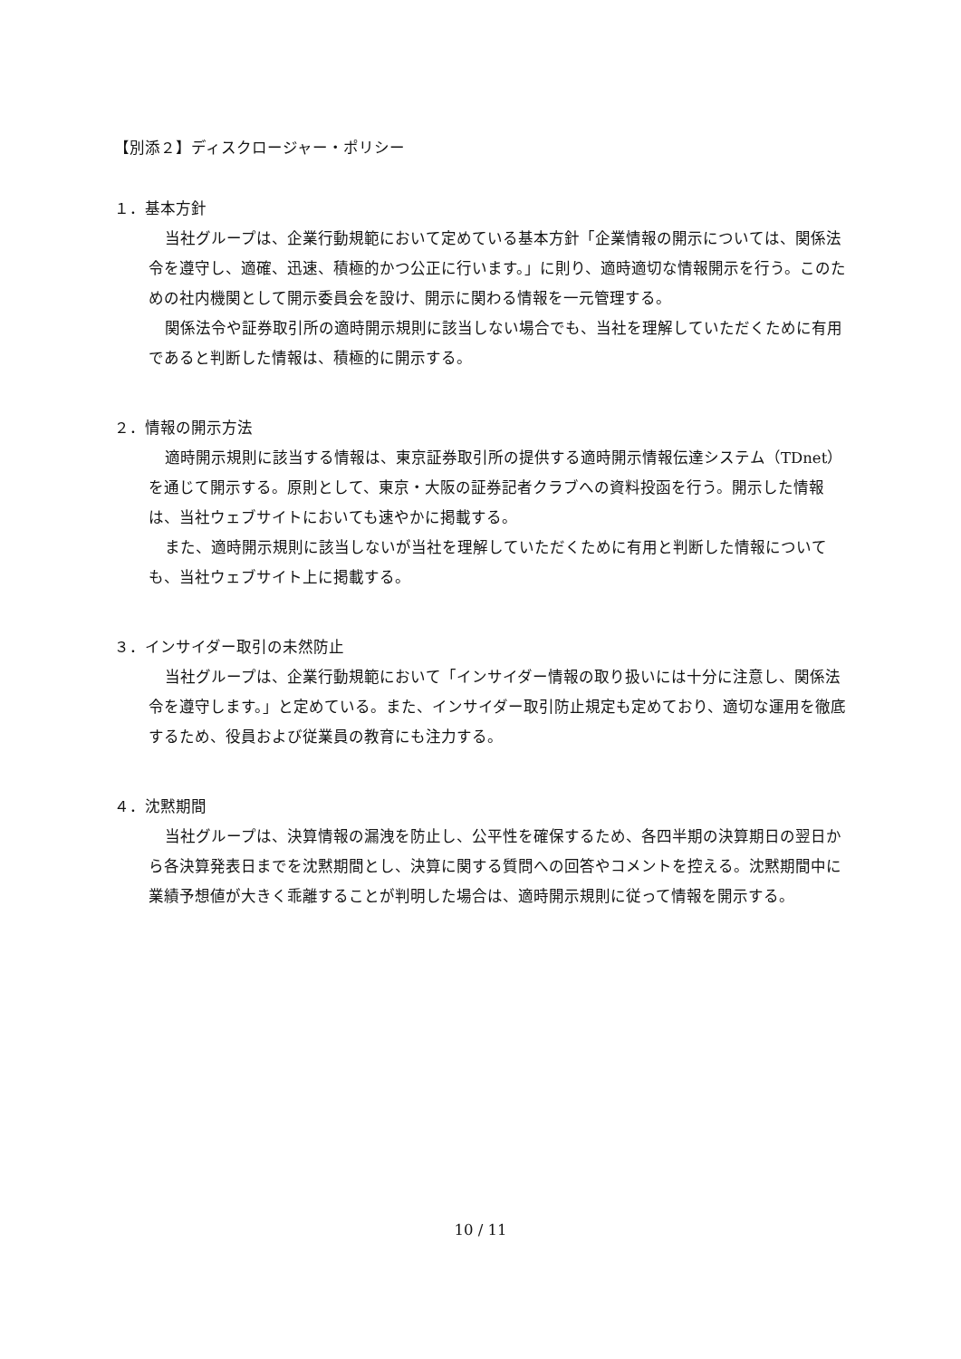【別添２】ディスクロージャー・ポリシー
１．基本方針
当社グループは、企業行動規範において定めている基本方針「企業情報の開示については、関係法令を遵守し、適確、迅速、積極的かつ公正に行います。」に則り、適時適切な情報開示を行う。このための社内機関として開示委員会を設け、開示に関わる情報を一元管理する。
関係法令や証券取引所の適時開示規則に該当しない場合でも、当社を理解していただくために有用であると判断した情報は、積極的に開示する。
２．情報の開示方法
適時開示規則に該当する情報は、東京証券取引所の提供する適時開示情報伝達システム（TDnet）を通じて開示する。原則として、東京・大阪の証券記者クラブへの資料投函を行う。開示した情報は、当社ウェブサイトにおいても速やかに掲載する。
また、適時開示規則に該当しないが当社を理解していただくために有用と判断した情報についても、当社ウェブサイト上に掲載する。
３．インサイダー取引の未然防止
当社グループは、企業行動規範において「インサイダー情報の取り扱いには十分に注意し、関係法令を遵守します。」と定めている。また、インサイダー取引防止規定も定めており、適切な運用を徹底するため、役員および従業員の教育にも注力する。
４．沈黙期間
当社グループは、決算情報の漏洩を防止し、公平性を確保するため、各四半期の決算期日の翌日から各決算発表日までを沈黙期間とし、決算に関する質問への回答やコメントを控える。沈黙期間中に業績予想値が大きく乖離することが判明した場合は、適時開示規則に従って情報を開示する。
10 / 11